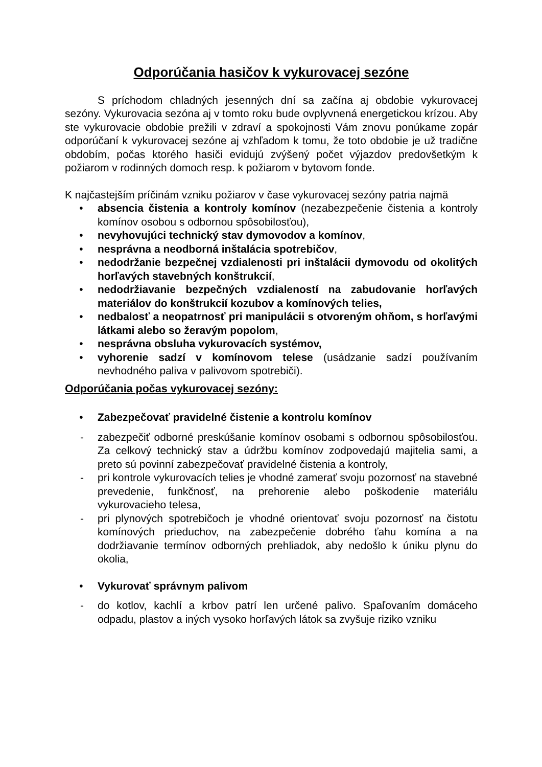Odporúčania hasičov k vykurovacej sezóne
S príchodom chladných jesenných dní sa začína aj obdobie vykurovacej sezóny. Vykurovacia sezóna aj v tomto roku bude ovplyvnená energetickou krízou. Aby ste vykurovacie obdobie prežili v zdraví a spokojnosti Vám znovu ponúkame zopár odporúčaní k vykurovacej sezóne aj vzhľadom k tomu, že toto obdobie je už tradične obdobím, počas ktorého hasiči evidujú zvýšený počet výjazdov predovšetkým k požiarom v rodinných domoch resp. k požiarom v bytovom fonde.
K najčastejším príčinám vzniku požiarov v čase vykurovacej sezóny patria najmä
• absencia čistenia a kontroly komínov (nezabezpečenie čistenia a kontroly komínov osobou s odbornou spôsobilosťou),
• nevyhovujúci technický stav dymovodov a komínov,
• nesprávna a neodborná inštalácia spotrebičov,
• nedodržanie bezpečnej vzdialenosti pri inštalácii dymovodu od okolitých horľavých stavebných konštrukcií,
• nedodržiavanie bezpečných vzdialeností na zabudovanie horľavých materiálov do konštrukcií kozubov a komínových telies,
• nedbalosť a neopatrnosť pri manipulácii s otvoreným ohňom, s horľavými látkami alebo so žeravým popolom,
• nesprávna obsluha vykurovacích systémov,
• vyhorenie sadzí v komínovom telese (usádzanie sadzí používaním nevhodného paliva v palivovom spotrebiči).
Odporúčania počas vykurovacej sezóny:
• Zabezpečovať pravidelné čistenie a kontrolu komínov
- zabezpečiť odborné preskúšanie komínov osobami s odbornou spôsobilosťou. Za celkový technický stav a údržbu komínov zodpovedajú majitelia sami, a preto sú povinní zabezpečovať pravidelné čistenia a kontroly,
- pri kontrole vykurovacích telies je vhodné zamerať svoju pozornosť na stavebné prevedenie, funkčnosť, na prehorenie alebo poškodenie materiálu vykurovacieho telesa,
- pri plynových spotrebičoch je vhodné orientovať svoju pozornosť na čistotu komínových prieduchov, na zabezpečenie dobrého ťahu komína a na dodržiavanie termínov odborných prehliadok, aby nedošlo k úniku plynu do okolia,
• Vykurovať správnym palivom
- do kotlov, kachlí a krbov patrí len určené palivo. Spaľovaním domáceho odpadu, plastov a iných vysoko horľavých látok sa zvyšuje riziko vzniku